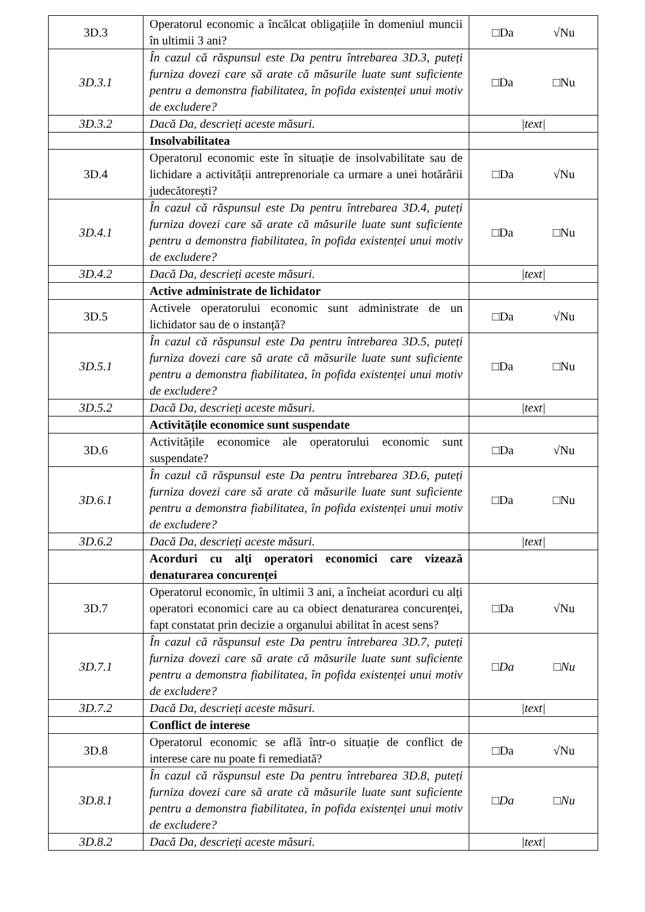| 3D.3 | Operatorul economic a încălcat obligațiile în domeniul muncii în ultimii 3 ani? | □Da √Nu |
| 3D.3.1 | În cazul că răspunsul este Da pentru întrebarea 3D.3, puteți furniza dovezi care să arate că măsurile luate sunt suficiente pentru a demonstra fiabilitatea, în pofida existenței unui motiv de excludere? | □Da □Nu |
| 3D.3.2 | Dacă Da, descrieți aceste măsuri. | /text/ |
| | Insolvabilitatea | |
| 3D.4 | Operatorul economic este în situație de insolvabilitate sau de lichidare a activității antreprenoriale ca urmare a unei hotărârii judecătorești? | □Da √Nu |
| 3D.4.1 | În cazul că răspunsul este Da pentru întrebarea 3D.4, puteți furniza dovezi care să arate că măsurile luate sunt suficiente pentru a demonstra fiabilitatea, în pofida existenței unui motiv de excludere? | □Da □Nu |
| 3D.4.2 | Dacă Da, descrieți aceste măsuri. | /text/ |
| | Active administrate de lichidator | |
| 3D.5 | Activele operatorului economic sunt administrate de un lichidator sau de o instanță? | □Da √Nu |
| 3D.5.1 | În cazul că răspunsul este Da pentru întrebarea 3D.5, puteți furniza dovezi care să arate că măsurile luate sunt suficiente pentru a demonstra fiabilitatea, în pofida existenței unui motiv de excludere? | □Da □Nu |
| 3D.5.2 | Dacă Da, descrieți aceste măsuri. | /text/ |
| | Activitățile economice sunt suspendate | |
| 3D.6 | Activitățile economice ale operatorului economic sunt suspendate? | □Da √Nu |
| 3D.6.1 | În cazul că răspunsul este Da pentru întrebarea 3D.6, puteți furniza dovezi care să arate că măsurile luate sunt suficiente pentru a demonstra fiabilitatea, în pofida existenței unui motiv de excludere? | □Da □Nu |
| 3D.6.2 | Dacă Da, descrieți aceste măsuri. | /text/ |
| | Acorduri cu alți operatori economici care vizează denaturarea concurenței | |
| 3D.7 | Operatorul economic, în ultimii 3 ani, a încheiat acorduri cu alți operatori economici care au ca obiect denaturarea concurenței, fapt constatat prin decizie a organului abilitat în acest sens? | □Da √Nu |
| 3D.7.1 | În cazul că răspunsul este Da pentru întrebarea 3D.7, puteți furniza dovezi care să arate că măsurile luate sunt suficiente pentru a demonstra fiabilitatea, în pofida existenței unui motiv de excludere? | □Da □Nu |
| 3D.7.2 | Dacă Da, descrieți aceste măsuri. | /text/ |
| | Conflict de interese | |
| 3D.8 | Operatorul economic se află într-o situație de conflict de interese care nu poate fi remediată? | □Da √Nu |
| 3D.8.1 | În cazul că răspunsul este Da pentru întrebarea 3D.8, puteți furniza dovezi care să arate că măsurile luate sunt suficiente pentru a demonstra fiabilitatea, în pofida existenței unui motiv de excludere? | □Da □Nu |
| 3D.8.2 | Dacă Da, descrieți aceste măsuri. | /text/ |